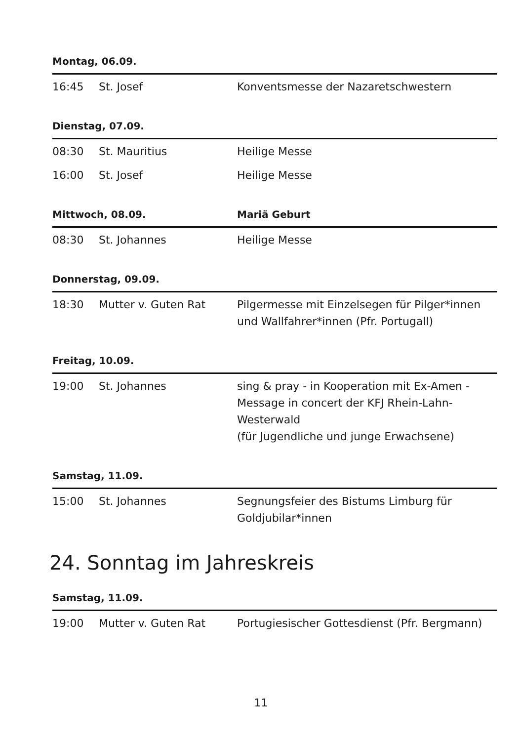| Montag, 06.09. | | |
| --- | --- | --- |
| 16:45 | St. Josef | Konventsmesse der Nazaretschwestern |
| Dienstag, 07.09. | | |
| --- | --- | --- |
| 08:30 | St. Mauritius | Heilige Messe |
| 16:00 | St. Josef | Heilige Messe |
| Mittwoch, 08.09. | | Mariä Geburt |
| --- | --- | --- |
| 08:30 | St. Johannes | Heilige Messe |
| Donnerstag, 09.09. | | |
| --- | --- | --- |
| 18:30 | Mutter v. Guten Rat | Pilgermesse mit Einzelsegen für Pilger*innen und Wallfahrer*innen (Pfr. Portugall) |
| Freitag, 10.09. | | |
| --- | --- | --- |
| 19:00 | St. Johannes | sing & pray - in Kooperation mit Ex-Amen - Message in concert der KFJ Rhein-Lahn-Westerwald (für Jugendliche und junge Erwachsene) |
| Samstag, 11.09. | | |
| --- | --- | --- |
| 15:00 | St. Johannes | Segnungsfeier des Bistums Limburg für Goldjubilar*innen |
24. Sonntag im Jahreskreis
| Samstag, 11.09. | | |
| --- | --- | --- |
| 19:00 | Mutter v. Guten Rat | Portugiesischer Gottesdienst (Pfr. Bergmann) |
11